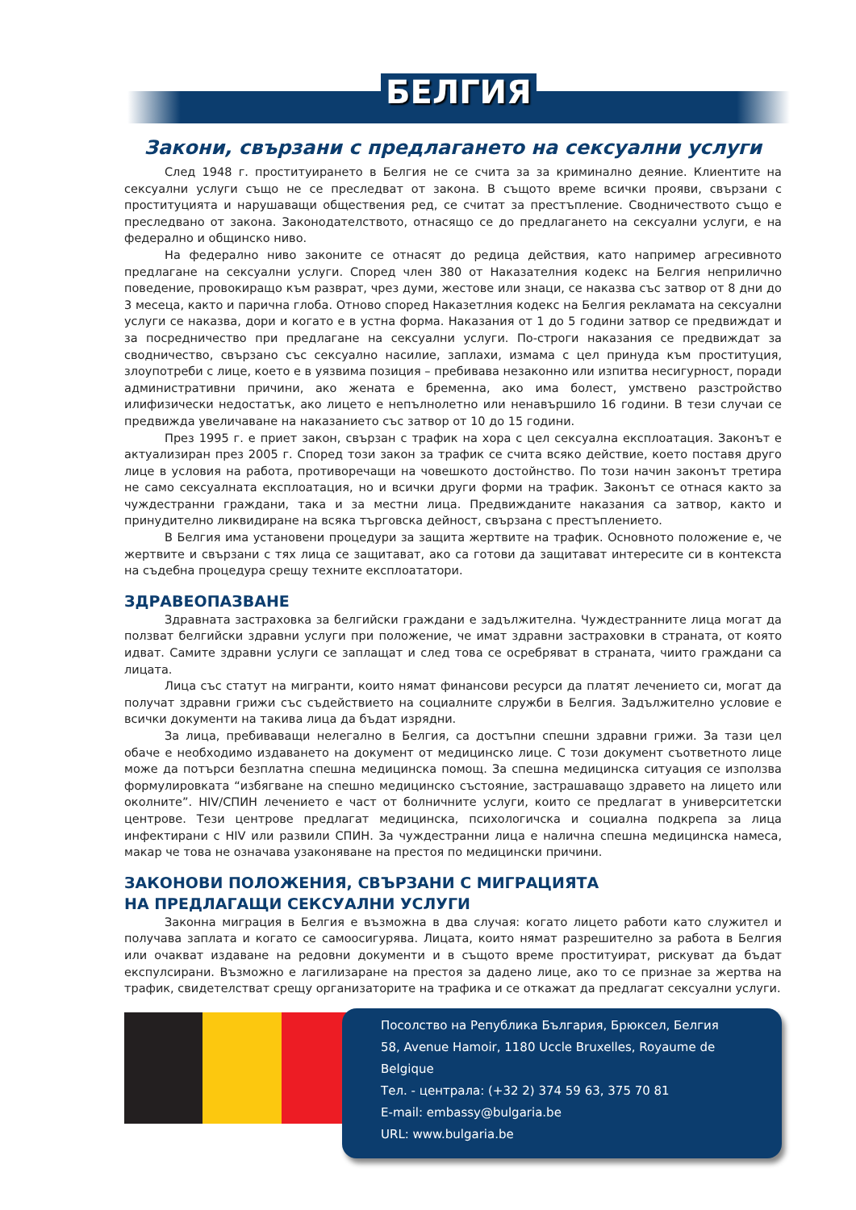БЕЛГИЯ
Закони, свързани с предлагането на сексуални услуги
След 1948 г. проституирането в Белгия не се счита за за криминално деяние. Клиентите на сексуални услуги също не се преследват от закона. В същото време всички прояви, свързани с проституцията и нарушаващи обществения ред, се считат за престъпление. Сводничеството също е преследвано от закона. Законодателството, отнасящо се до предлагането на сексуални услуги, е на федерално и общинско ниво.
На федерално ниво законите се отнасят до редица действия, като например агресивното предлагане на сексуални услуги. Според член 380 от Наказателния кодекс на Белгия неприлично поведение, провокиращо към разврат, чрез думи, жестове или знаци, се наказва със затвор от 8 дни до 3 месеца, както и парична глоба. Отново според Наказетлния кодекс на Белгия рекламата на сексуални услуги се наказва, дори и когато е в устна форма. Наказания от 1 до 5 години затвор се предвиждат и за посредничество при предлагане на сексуални услуги. По-строги наказания се предвиждат за сводничество, свързано със сексуално насилие, заплахи, измама с цел принуда към проституция, злоупотреби с лице, което е в уязвима позиция – пребивава незаконно или изпитва несигурност, поради административни причини, ако жената е бременна, ако има болест, умствено разстройство илифизически недостатък, ако лицето е непълнолетно или ненавършило 16 години. В тези случаи се предвижда увеличаване на наказанието със затвор от 10 до 15 години.
През 1995 г. е приет закон, свързан с трафик на хора с цел сексуална експлоатация. Законът е актуализиран през 2005 г. Според този закон за трафик се счита всяко действие, което поставя друго лице в условия на работа, противоречащи на човешкото достойнство. По този начин законът третира не само сексуалната експлоатация, но и всички други форми на трафик. Законът се отнася както за чуждестранни граждани, така и за местни лица. Предвижданите наказания са затвор, както и принудително ликвидиране на всяка търговска дейност, свързана с престъплението.
В Белгия има установени процедури за защита жертвите на трафик. Основното положение е, че жертвите и свързани с тях лица се защитават, ако са готови да защитават интересите си в контекста на съдебна процедура срещу техните експлоататори.
ЗДРАВЕОПАЗВАНЕ
Здравната застраховка за белгийски граждани е задължителна. Чуждестранните лица могат да ползват белгийски здравни услуги при положение, че имат здравни застраховки в страната, от която идват. Самите здравни услуги се заплащат и след това се осребряват в страната, чиито граждани са лицата.
Лица със статут на мигранти, които нямат финансови ресурси да платят лечението си, могат да получат здравни грижи със съдействието на социалните слружби в Белгия. Задължително условие е всички документи на такива лица да бъдат изрядни.
За лица, пребиваващи нелегално в Белгия, са достъпни спешни здравни грижи. За тази цел обаче е необходимо издаването на документ от медицинско лице. С този документ съответното лице може да потърси безплатна спешна медицинска помощ. За спешна медицинска ситуация се използва формулировката “избягване на спешно медицинско състояние, застрашаващо здравето на лицето или околните”. HIV/СПИН лечението е част от болничните услуги, които се предлагат в университетски центрове. Тези центрове предлагат медицинска, психологичска и социална подкрепа за лица инфектирани с HIV или развили СПИН. За чуждестранни лица е налична спешна медицинска намеса, макар че това не означава узаконяване на престоя по медицински причини.
ЗАКОНОВИ ПОЛОЖЕНИЯ, СВЪРЗАНИ С МИГРАЦИЯТА
НА ПРЕДЛАГАЩИ СЕКСУАЛНИ УСЛУГИ
Законна миграция в Белгия е възможна в два случая: когато лицето работи като служител и получава заплата и когато се самоосигурява. Лицата, които нямат разрешително за работа в Белгия или очакват издаване на редовни документи и в същото време проституират, рискуват да бъдат експулсирани. Възможно е лагилизаране на престоя за дадено лице, ако то се признае за жертва на трафик, свидетелстват срещу организаторите на трафика и се откажат да предлагат сексуални услуги.
Посолство на Република България, Брюксел, Белгия
58, Avenue Hamoir, 1180 Uccle Bruxelles, Royaume de Belgique
Тел. - централа: (+32 2) 374 59 63, 375 70 81
E-mail: embassy@bulgaria.be
URL: www.bulgaria.be